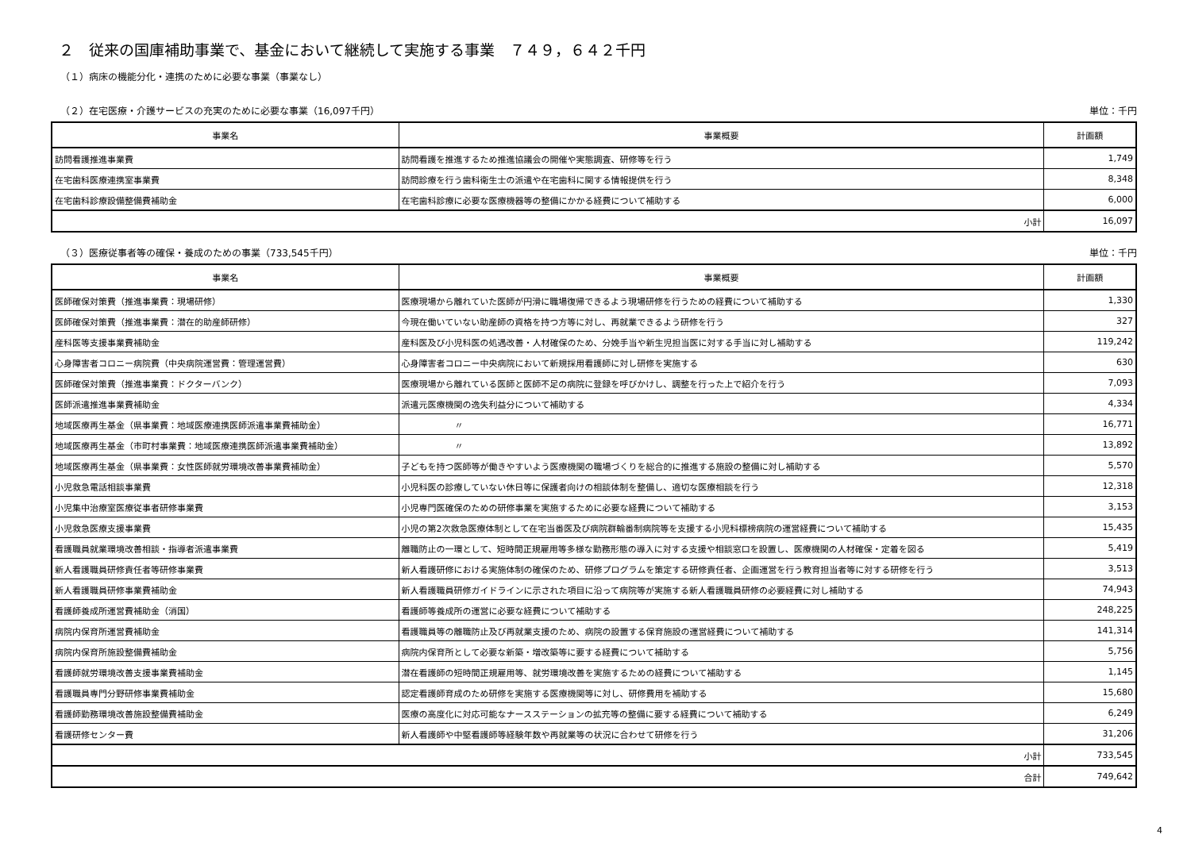２　従来の国庫補助事業で、基金において継続して実施する事業　７４９，６４２千円
（１）病床の機能分化・連携のために必要な事業（事業なし）
（２）在宅医療・介護サービスの充実のために必要な事業（16,097千円） 単位：千円
| 事業名 | 事業概要 | 計画額 |
| --- | --- | --- |
| 訪問看護推進事業費 | 訪問看護を推進するため推進協議会の開催や実態調査、研修等を行う | 1,749 |
| 在宅歯科医療連携室事業費 | 訪問診療を行う歯科衛生士の派遣や在宅歯科に関する情報提供を行う | 8,348 |
| 在宅歯科診療設備整備費補助金 | 在宅歯科診療に必要な医療機器等の整備にかかる経費について補助する | 6,000 |
| 小計 | | 16,097 |
（３）医療従事者等の確保・養成のための事業（733,545千円） 単位：千円
| 事業名 | 事業概要 | 計画額 |
| --- | --- | --- |
| 医師確保対策費（推進事業費：現場研修） | 医療現場から離れていた医師が円滑に職場復帰できるよう現場研修を行うための経費について補助する | 1,330 |
| 医師確保対策費（推進事業費：潜在的助産師研修） | 今現在働いていない助産師の資格を持つ方等に対し、再就業できるよう研修を行う | 327 |
| 産科医等支援事業費補助金 | 産科医及び小児科医の処遇改善・人材確保のため、分娩手当や新生児担当医に対する手当に対し補助する | 119,242 |
| 心身障害者コロニー病院費（中央病院運営費：管理運営費） | 心身障害者コロニー中央病院において新規採用看護師に対し研修を実施する | 630 |
| 医師確保対策費（推進事業費：ドクターバンク） | 医療現場から離れている医師と医師不足の病院に登録を呼びかけし、調整を行った上で紹介を行う | 7,093 |
| 医師派遣推進事業費補助金 | 派遣元医療機関の逸失利益分について補助する | 4,334 |
| 地域医療再生基金（県事業費：地域医療連携医師派遣事業費補助金） | 〃 | 16,771 |
| 地域医療再生基金（市町村事業費：地域医療連携医師派遣事業費補助金） | 〃 | 13,892 |
| 地域医療再生基金（県事業費：女性医師就労環境改善事業費補助金） | 子どもを持つ医師等が働きやすいよう医療機関の職場づくりを総合的に推進する施設の整備に対し補助する | 5,570 |
| 小児救急電話相談事業費 | 小児科医の診療していない休日等に保護者向けの相談体制を整備し、適切な医療相談を行う | 12,318 |
| 小児集中治療室医療従事者研修事業費 | 小児専門医確保のための研修事業を実施するために必要な経費について補助する | 3,153 |
| 小児救急医療支援事業費 | 小児の第2次救急医療体制として在宅当番医及び病院群輪番制病院等を支援する小児科標榜病院の運営経費について補助する | 15,435 |
| 看護職員就業環境改善相談・指導者派遣事業費 | 離職防止の一環として、短時間正規雇用等多様な勤務形態の導入に対する支援や相談窓口を設置し、医療機関の人材確保・定着を図る | 5,419 |
| 新人看護職員研修責任者等研修事業費 | 新人看護研修における実施体制の確保のため、研修プログラムを策定する研修責任者、企画運営を行う教育担当者等に対する研修を行う | 3,513 |
| 新人看護職員研修事業費補助金 | 新人看護職員研修ガイドラインに示された項目に沿って病院等が実施する新人看護職員研修の必要経費に対し補助する | 74,943 |
| 看護師養成所運営費補助金（消国） | 看護師等養成所の運営に必要な経費について補助する | 248,225 |
| 病院内保育所運営費補助金 | 看護職員等の離職防止及び再就業支援のため、病院の設置する保育施設の運営経費について補助する | 141,314 |
| 病院内保育所施設整備費補助金 | 病院内保育所として必要な新築・増改築等に要する経費について補助する | 5,756 |
| 看護師就労環境改善支援事業費補助金 | 潜在看護師の短時間正規雇用等、就労環境改善を実施するための経費について補助する | 1,145 |
| 看護職員専門分野研修事業費補助金 | 認定看護師育成のため研修を実施する医療機関等に対し、研修費用を補助する | 15,680 |
| 看護師勤務環境改善施設整備費補助金 | 医療の高度化に対応可能なナースステーションの拡充等の整備に要する経費について補助する | 6,249 |
| 看護研修センター費 | 新人看護師や中堅看護師等経験年数や再就業等の状況に合わせて研修を行う | 31,206 |
| 小計 | | 733,545 |
| 合計 | | 749,642 |
4